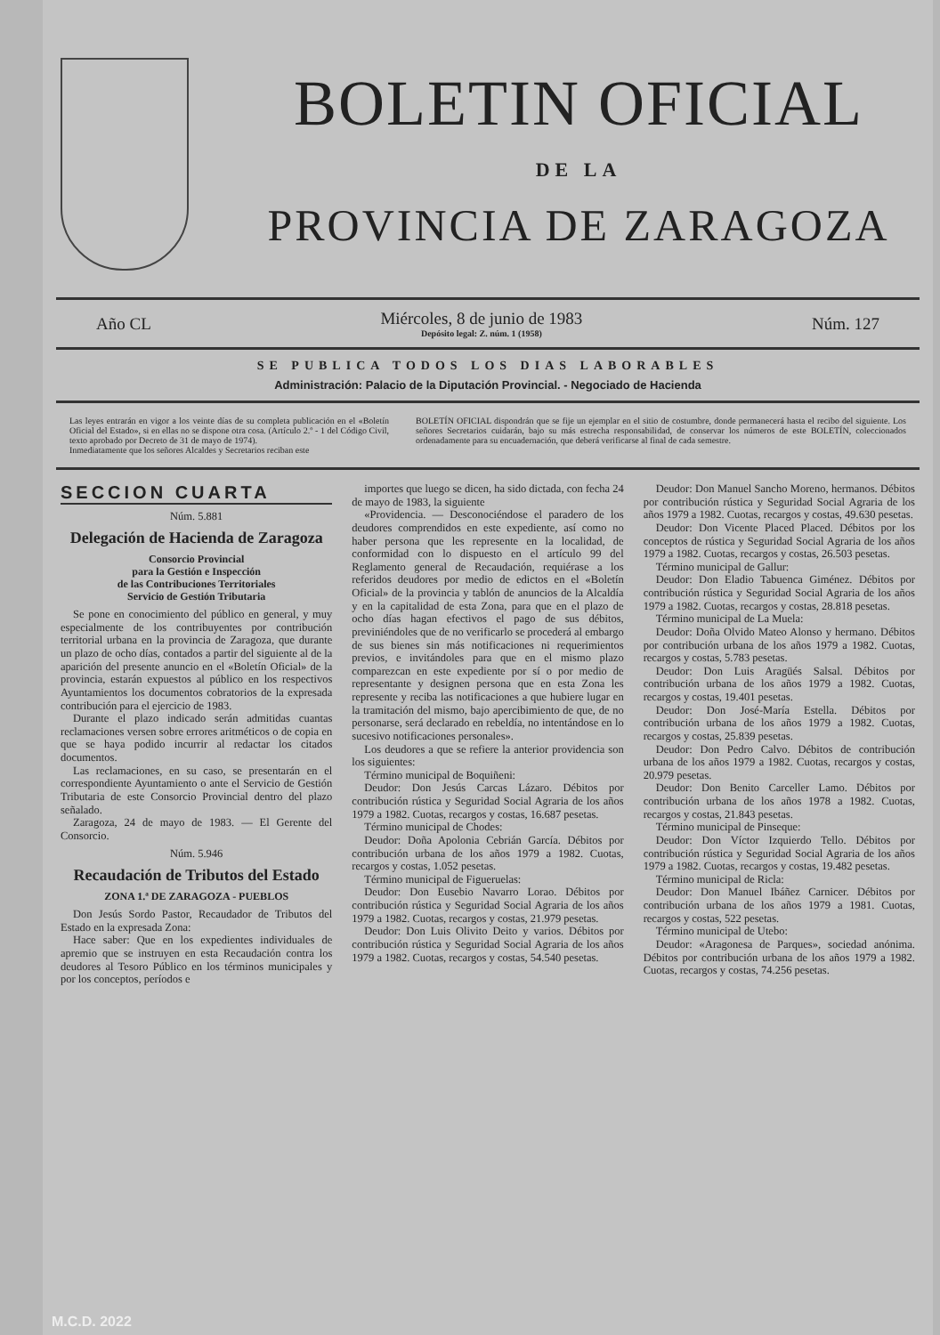BOLETIN OFICIAL
DE LA
PROVINCIA DE ZARAGOZA
Año CL Miércoles, 8 de junio de 1983
Depósito legal: Z. núm. 1 (1958) Núm. 127
SE PUBLICA TODOS LOS DIAS LABORABLES
Administración: Palacio de la Diputación Provincial. - Negociado de Hacienda
Las leyes entrarán en vigor a los veinte días de su completa publicación en el «Boletín Oficial del Estado», si en ellas no se dispone otra cosa. (Artículo 2.º - 1 del Código Civil, texto aprobado por Decreto de 31 de mayo de 1974).
Inmediatamente que los señores Alcaldes y Secretarios reciban este
BOLETÍN OFICIAL dispondrán que se fije un ejemplar en el sitio de costumbre, donde permanecerá hasta el recibo del siguiente. Los señores Secretarios cuidarán, bajo su más estrecha responsabilidad, de conservar los números de este BOLETÍN, coleccionados ordenadamente para su encuadernación, que deberá verificarse al final de cada semestre.
SECCION CUARTA
Núm. 5.881
Delegación de Hacienda de Zaragoza
Consorcio Provincial
para la Gestión e Inspección
de las Contribuciones Territoriales
Servicio de Gestión Tributaria
Se pone en conocimiento del público en general, y muy especialmente de los contribuyentes por contribución territorial urbana en la provincia de Zaragoza, que durante un plazo de ocho días, contados a partir del siguiente al de la aparición del presente anuncio en el «Boletín Oficial» de la provincia, estarán expuestos al público en los respectivos Ayuntamientos los documentos cobratorios de la expresada contribución para el ejercicio de 1983.
Durante el plazo indicado serán admitidas cuantas reclamaciones versen sobre errores aritméticos o de copia en que se haya podido incurrir al redactar los citados documentos.
Las reclamaciones, en su caso, se presentarán en el correspondiente Ayuntamiento o ante el Servicio de Gestión Tributaria de este Consorcio Provincial dentro del plazo señalado.
Zaragoza, 24 de mayo de 1983. — El Gerente del Consorcio.
Núm. 5.946
Recaudación de Tributos del Estado
ZONA 1.ª DE ZARAGOZA - PUEBLOS
Don Jesús Sordo Pastor, Recaudador de Tributos del Estado en la expresada Zona:
Hace saber: Que en los expedientes individuales de apremio que se instruyen en esta Recaudación contra los deudores al Tesoro Público en los términos municipales y por los conceptos, períodos e
importes que luego se dicen, ha sido dictada, con fecha 24 de mayo de 1983, la siguiente
«Providencia. — Desconociéndose el paradero de los deudores comprendidos en este expediente, así como no haber persona que les represente en la localidad, de conformidad con lo dispuesto en el artículo 99 del Reglamento general de Recaudación, requiérase a los referidos deudores por medio de edictos en el «Boletín Oficial» de la provincia y tablón de anuncios de la Alcaldía y en la capitalidad de esta Zona, para que en el plazo de ocho días hagan efectivos el pago de sus débitos, previniéndoles que de no verificarlo se procederá al embargo de sus bienes sin más notificaciones ni requerimientos previos, e invitándoles para que en el mismo plazo comparezcan en este expediente por sí o por medio de representante y designen persona que en esta Zona les represente y reciba las notificaciones a que hubiere lugar en la tramitación del mismo, bajo apercibimiento de que, de no personarse, será declarado en rebeldía, no intentándose en lo sucesivo notificaciones personales».
Los deudores a que se refiere la anterior providencia son los siguientes:
Término municipal de Boquiñeni:
Deudor: Don Jesús Carcas Lázaro. Débitos por contribución rústica y Seguridad Social Agraria de los años 1979 a 1982. Cuotas, recargos y costas, 16.687 pesetas.
Término municipal de Chodes:
Deudor: Doña Apolonia Cebrián García. Débitos por contribución urbana de los años 1979 a 1982. Cuotas, recargos y costas, 1.052 pesetas.
Término municipal de Figueruelas:
Deudor: Don Eusebio Navarro Lorao. Débitos por contribución rústica y Seguridad Social Agraria de los años 1979 a 1982. Cuotas, recargos y costas, 21.979 pesetas.
Deudor: Don Luis Olivito Deito y varios. Débitos por contribución rústica y Seguridad Social Agraria de los años 1979 a 1982. Cuotas, recargos y costas, 54.540 pesetas.
Deudor: Don Manuel Sancho Moreno, hermanos. Débitos por contribución rústica y Seguridad Social Agraria de los años 1979 a 1982. Cuotas, recargos y costas, 49.630 pesetas.
Deudor: Don Vicente Placed Placed. Débitos por los conceptos de rústica y Seguridad Social Agraria de los años 1979 a 1982. Cuotas, recargos y costas, 26.503 pesetas.
Término municipal de Gallur:
Deudor: Don Eladio Tabuenca Giménez. Débitos por contribución rústica y Seguridad Social Agraria de los años 1979 a 1982. Cuotas, recargos y costas, 28.818 pesetas.
Término municipal de La Muela:
Deudor: Doña Olvido Mateo Alonso y hermano. Débitos por contribución urbana de los años 1979 a 1982. Cuotas, recargos y costas, 5.783 pesetas.
Deudor: Don Luis Aragüés Salsal. Débitos por contribución urbana de los años 1979 a 1982. Cuotas, recargos y costas, 19.401 pesetas.
Deudor: Don José-María Estella. Débitos por contribución urbana de los años 1979 a 1982. Cuotas, recargos y costas, 25.839 pesetas.
Deudor: Don Pedro Calvo. Débitos de contribución urbana de los años 1979 a 1982. Cuotas, recargos y costas, 20.979 pesetas.
Deudor: Don Benito Carceller Lamo. Débitos por contribución urbana de los años 1978 a 1982. Cuotas, recargos y costas, 21.843 pesetas.
Término municipal de Pinseque:
Deudor: Don Víctor Izquierdo Tello. Débitos por contribución rústica y Seguridad Social Agraria de los años 1979 a 1982. Cuotas, recargos y costas, 19.482 pesetas.
Término municipal de Ricla:
Deudor: Don Manuel Ibáñez Carnicer. Débitos por contribución urbana de los años 1979 a 1981. Cuotas, recargos y costas, 522 pesetas.
Término municipal de Utebo:
Deudor: «Aragonesa de Parques», sociedad anónima. Débitos por contribución urbana de los años 1979 a 1982. Cuotas, recargos y costas, 74.256 pesetas.
M.C.D. 2022